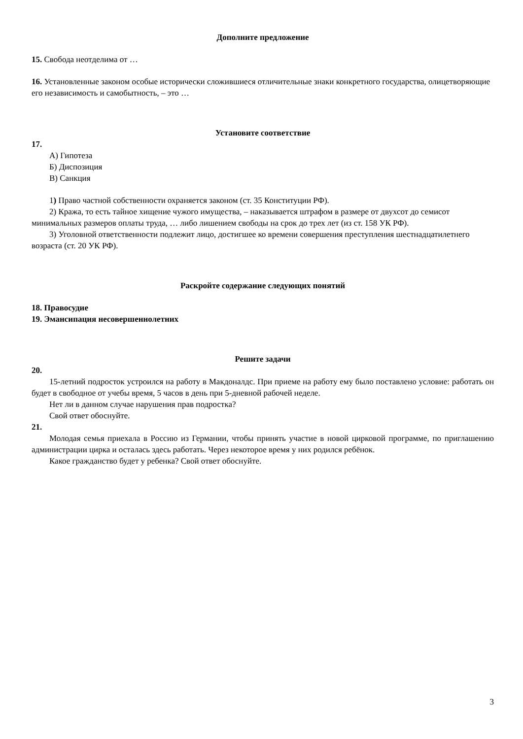Дополните предложение
15. Свобода неотделима от …
16. Установленные законом особые исторически сложившиеся отличительные знаки конкретного государства, олицетворяющие его независимость и самобытность, – это …
Установите соответствие
17.
А) Гипотеза
Б) Диспозиция
В) Санкция
1) Право частной собственности охраняется законом (ст. 35 Конституции РФ).
2) Кража, то есть тайное хищение чужого имущества, – наказывается штрафом в размере от двухсот до семисот минимальных размеров оплаты труда, … либо лишением свободы на срок до трех лет (из ст. 158 УК РФ).
3) Уголовной ответственности подлежит лицо, достигшее ко времени совершения преступления шестнадцатилетнего возраста (ст. 20 УК РФ).
Раскройте содержание следующих понятий
18. Правосудие
19. Эмансипация несовершеннолетних
Решите задачи
20.
15-летний подросток устроился на работу в Макдоналдс. При приеме на работу ему было поставлено условие: работать он будет в свободное от учебы время, 5 часов в день при 5-дневной рабочей неделе.
Нет ли в данном случае нарушения прав подростка?
Свой ответ обоснуйте.
21.
Молодая семья приехала в Россию из Германии, чтобы принять участие в новой цирковой программе, по приглашению администрации цирка и осталась здесь работать. Через некоторое время у них родился ребёнок.
Какое гражданство будет у ребенка? Свой ответ обоснуйте.
3